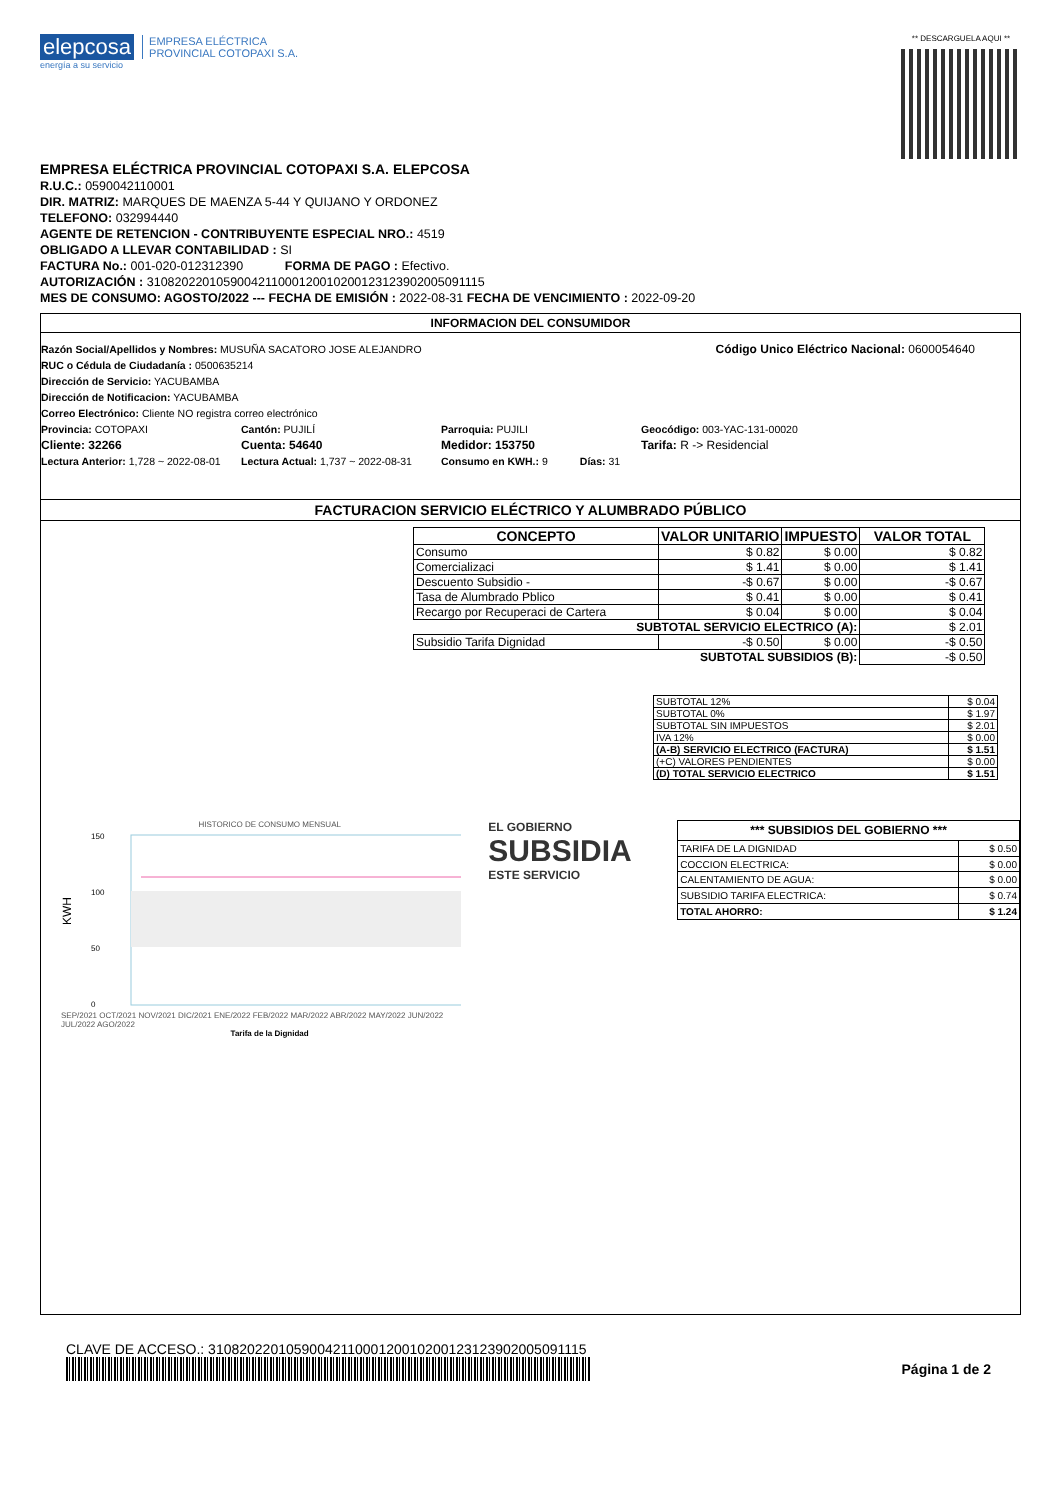elepcosa
EMPRESA ELÉCTRICA
PROVINCIAL COTOPAXI S.A.
energía a su servicio
** DESCARGUELA AQUI **
EMPRESA ELÉCTRICA PROVINCIAL COTOPAXI S.A. ELEPCOSA
R.U.C.: 0590042110001
DIR. MATRIZ: MARQUES DE MAENZA 5-44 Y QUIJANO Y ORDONEZ
TELEFONO: 032994440
AGENTE DE RETENCION - CONTRIBUYENTE ESPECIAL NRO.: 4519
OBLIGADO A LLEVAR CONTABILIDAD : SI
FACTURA No.: 001-020-012312390 FORMA DE PAGO : Efectivo.
AUTORIZACIÓN : 3108202201059004211000120010200123123902005091115
MES DE CONSUMO: AGOSTO/2022 --- FECHA DE EMISIÓN : 2022-08-31 FECHA DE VENCIMIENTO : 2022-09-20
INFORMACION DEL CONSUMIDOR
Código Unico Eléctrico Nacional: 0600054640
Razón Social/Apellidos y Nombres: MUSUÑA SACATORO JOSE ALEJANDRO
RUC o Cédula de Ciudadanía : 0500635214
Dirección de Servicio: YACUBAMBA
Dirección de Notificacion: YACUBAMBA
Correo Electrónico: Cliente NO registra correo electrónico
Provincia: COTOPAXI Cantón: PUJILÍ Parroquia: PUJILI Geocódigo: 003-YAC-131-00020
Cliente: 32266 Cuenta: 54640 Medidor: 153750 Tarifa: R -> Residencial
Lectura Anterior: 1,728 ~ 2022-08-01 Lectura Actual: 1,737 ~ 2022-08-31 Consumo en KWH.: 9 Días: 31
FACTURACION SERVICIO ELÉCTRICO Y ALUMBRADO PÚBLICO
| CONCEPTO | VALOR UNITARIO | IMPUESTO | VALOR TOTAL |
| --- | --- | --- | --- |
| Consumo | $ 0.82 | $ 0.00 | $ 0.82 |
| Comercializaci | $ 1.41 | $ 0.00 | $ 1.41 |
| Descuento Subsidio - | -$ 0.67 | $ 0.00 | -$ 0.67 |
| Tasa de Alumbrado Pblico | $ 0.41 | $ 0.00 | $ 0.41 |
| Recargo por Recuperaci de Cartera | $ 0.04 | $ 0.00 | $ 0.04 |
| SUBTOTAL SERVICIO ELECTRICO (A): | | | $ 2.01 |
| Subsidio Tarifa Dignidad | -$ 0.50 | $ 0.00 | -$ 0.50 |
| SUBTOTAL SUBSIDIOS (B): | | | -$ 0.50 |
| SUBTOTAL 12% | $ 0.04 |
| SUBTOTAL 0% | $ 1.97 |
| SUBTOTAL SIN IMPUESTOS | $ 2.01 |
| IVA 12% | $ 0.00 |
| (A-B) SERVICIO ELECTRICO (FACTURA) | $ 1.51 |
| (+C) VALORES PENDIENTES | $ 0.00 |
| (D) TOTAL SERVICIO ELECTRICO | $ 1.51 |
HISTORICO DE CONSUMO MENSUAL
KWH
150
100
50
0
SEP/2021 OCT/2021 NOV/2021 DIC/2021 ENE/2022 FEB/2022 MAR/2022 ABR/2022 MAY/2022 JUN/2022 JUL/2022 AGO/2022
Tarifa de la Dignidad
EL GOBIERNO
SUBSIDIA
ESTE SERVICIO
| *** SUBSIDIOS DEL GOBIERNO *** | |
| --- | --- |
| TARIFA DE LA DIGNIDAD | $ 0.50 |
| COCCION ELECTRICA: | $ 0.00 |
| CALENTAMIENTO DE AGUA: | $ 0.00 |
| SUBSIDIO TARIFA ELECTRICA: | $ 0.74 |
| TOTAL AHORRO: | $ 1.24 |
CLAVE DE ACCESO.: 3108202201059004211000120010200123123902005091115
Página 1 de 2